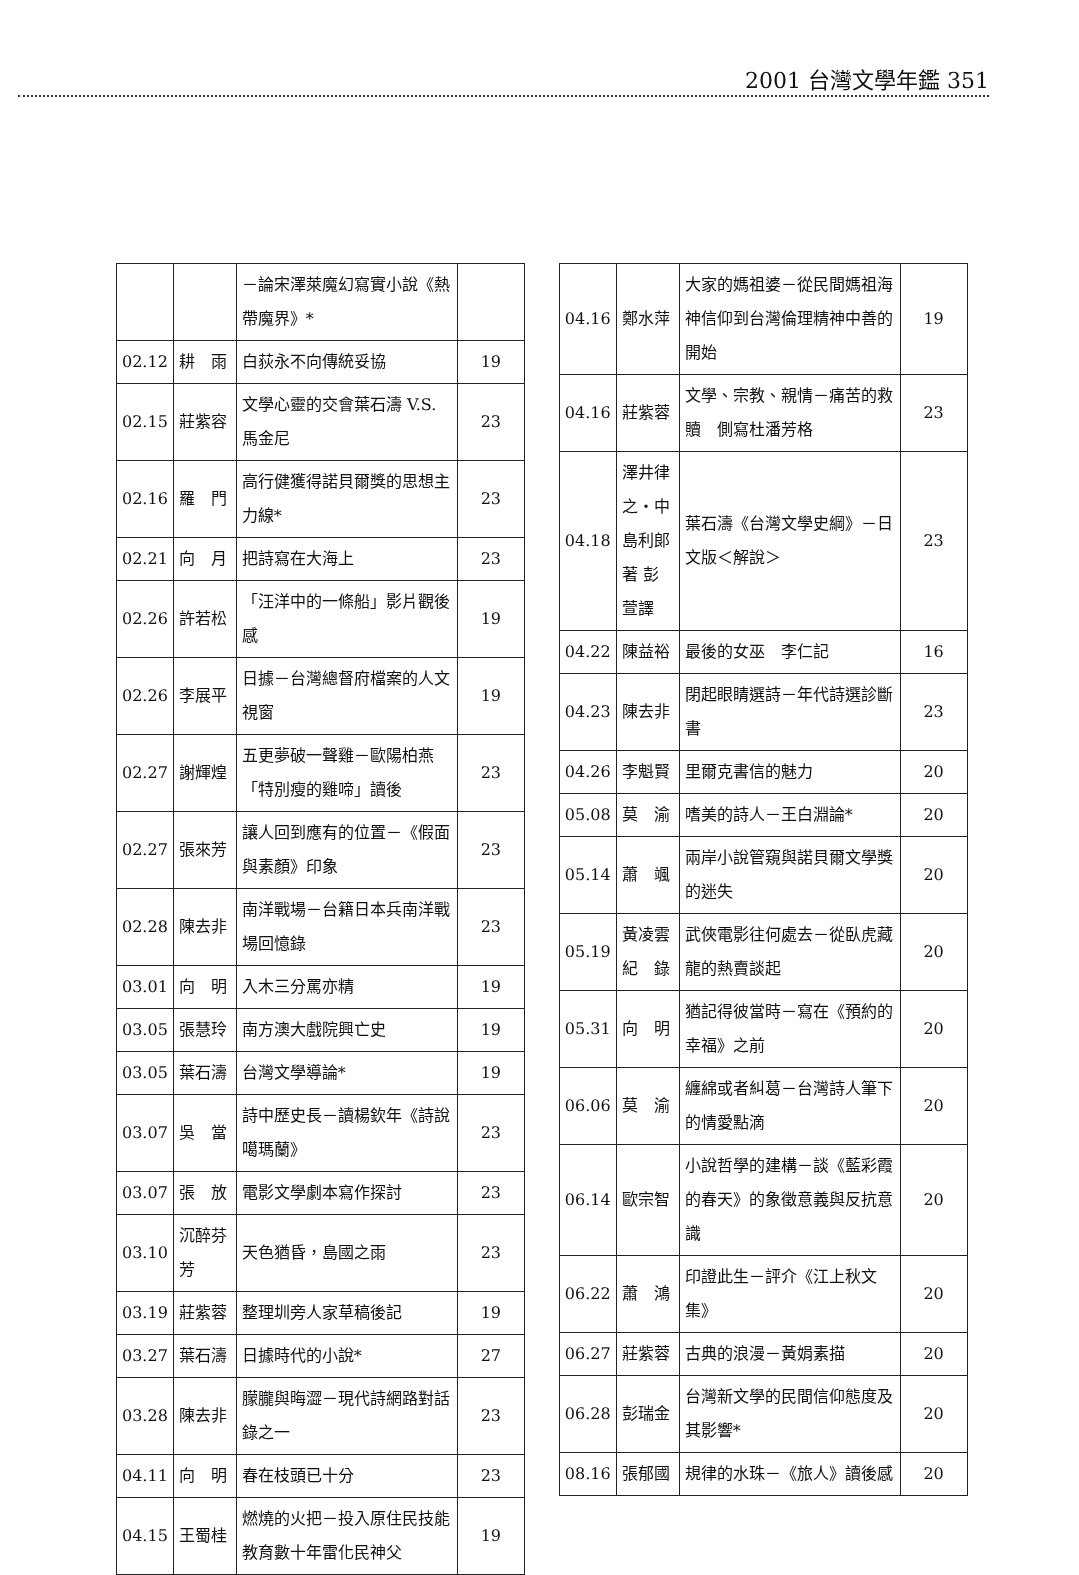2001 台灣文學年鑑 351
| | | －論宋澤萊魔幻寫實小說《熱帶魔界》* | |
| 02.12 | 耕 雨 | 白荻永不向傳統妥協 | 19 |
| 02.15 | 莊紫容 | 文學心靈的交會葉石濤 V.S. 馬金尼 | 23 |
| 02.16 | 羅 門 | 高行健獲得諾貝爾獎的思想主力線* | 23 |
| 02.21 | 向 月 | 把詩寫在大海上 | 23 |
| 02.26 | 許若松 | 「汪洋中的一條船」影片觀後感 | 19 |
| 02.26 | 李展平 | 日據－台灣總督府檔案的人文視窗 | 19 |
| 02.27 | 謝輝煌 | 五更夢破一聲雞－歐陽柏燕「特別瘦的雞啼」讀後 | 23 |
| 02.27 | 張來芳 | 讓人回到應有的位置－《假面與素顏》印象 | 23 |
| 02.28 | 陳去非 | 南洋戰場－台籍日本兵南洋戰場回憶錄 | 23 |
| 03.01 | 向 明 | 入木三分罵亦精 | 19 |
| 03.05 | 張慧玲 | 南方澳大戲院興亡史 | 19 |
| 03.05 | 葉石濤 | 台灣文學導論* | 19 |
| 03.07 | 吳 當 | 詩中歷史長－讀楊欽年《詩說噶瑪蘭》 | 23 |
| 03.07 | 張 放 | 電影文學劇本寫作探討 | 23 |
| 03.10 | 沉醉芬芳 | 天色猶昏，島國之雨 | 23 |
| 03.19 | 莊紫蓉 | 整理圳旁人家草稿後記 | 19 |
| 03.27 | 葉石濤 | 日據時代的小說* | 27 |
| 03.28 | 陳去非 | 朦朧與晦澀－現代詩網路對話錄之一 | 23 |
| 04.11 | 向 明 | 春在枝頭已十分 | 23 |
| 04.15 | 王蜀桂 | 燃燒的火把－投入原住民技能教育數十年雷化民神父 | 19 |
| 04.16 | 鄭水萍 | 大家的媽祖婆－從民間媽祖海神信仰到台灣倫理精神中善的開始 | 19 |
| 04.16 | 莊紫蓉 | 文學、宗教、親情－痛苦的救贖 側寫杜潘芳格 | 23 |
| 04.18 | 澤井律之‧中島利郎 著 彭 萱譯 | 葉石濤《台灣文學史綱》－日文版＜解說＞ | 23 |
| 04.22 | 陳益裕 | 最後的女巫 李仁記 | 16 |
| 04.23 | 陳去非 | 閉起眼睛選詩－年代詩選診斷書 | 23 |
| 04.26 | 李魁賢 | 里爾克書信的魅力 | 20 |
| 05.08 | 莫 渝 | 嗜美的詩人－王白淵論* | 20 |
| 05.14 | 蕭 颯 | 兩岸小說管窺與諾貝爾文學獎的迷失 | 20 |
| 05.19 | 黃凌雲 紀 錄 | 武俠電影往何處去－從臥虎藏龍的熱賣談起 | 20 |
| 05.31 | 向 明 | 猶記得彼當時－寫在《預約的幸福》之前 | 20 |
| 06.06 | 莫 渝 | 纏綿或者糾葛－台灣詩人筆下的情愛點滴 | 20 |
| 06.14 | 歐宗智 | 小說哲學的建構－談《藍彩霞的春天》的象徵意義與反抗意識 | 20 |
| 06.22 | 蕭 鴻 | 印證此生－評介《江上秋文集》 | 20 |
| 06.27 | 莊紫蓉 | 古典的浪漫－黃娟素描 | 20 |
| 06.28 | 彭瑞金 | 台灣新文學的民間信仰態度及其影響* | 20 |
| 08.16 | 張郁國 | 規律的水珠－《旅人》讀後感 | 20 |